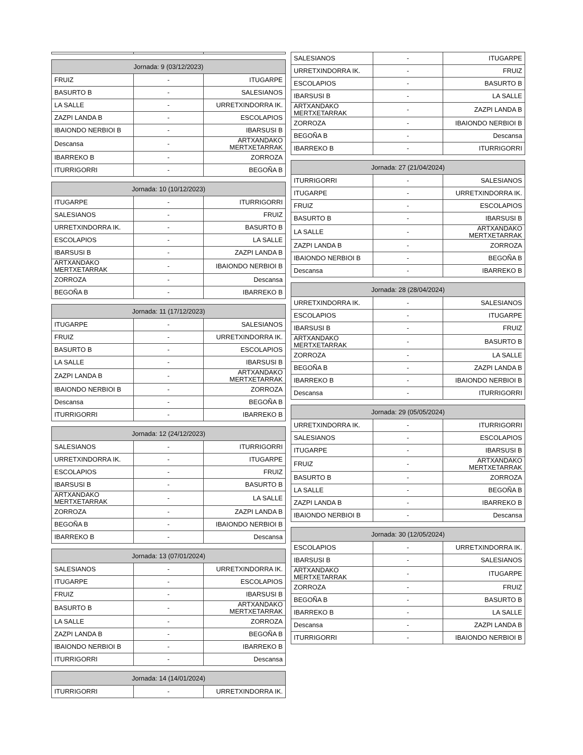| Jornada: 9 (03/12/2023) | | |
| --- | --- | --- |
| FRUIZ | - | ITUGARPE |
| BASURTO B | - | SALESIANOS |
| LA SALLE | - | URRETXINDORRA IK. |
| ZAZPI LANDA B | - | ESCOLAPIOS |
| IBAIONDO NERBIOI B | - | IBARSUSI B |
| Descansa | - | ARTXANDAKO MERTXETARRAK |
| IBARREKO B | - | ZORROZA |
| ITURRIGORRI | - | BEGOÑA B |
| Jornada: 10 (10/12/2023) | | |
| --- | --- | --- |
| ITUGARPE | - | ITURRIGORRI |
| SALESIANOS | - | FRUIZ |
| URRETXINDORRA IK. | - | BASURTO B |
| ESCOLAPIOS | - | LA SALLE |
| IBARSUSI B | - | ZAZPI LANDA B |
| ARTXANDAKO MERTXETARRAK | - | IBAIONDO NERBIOI B |
| ZORROZA | - | Descansa |
| BEGOÑA B | - | IBARREKO B |
| Jornada: 11 (17/12/2023) | | |
| --- | --- | --- |
| ITUGARPE | - | SALESIANOS |
| FRUIZ | - | URRETXINDORRA IK. |
| BASURTO B | - | ESCOLAPIOS |
| LA SALLE | - | IBARSUSI B |
| ZAZPI LANDA B | - | ARTXANDAKO MERTXETARRAK |
| IBAIONDO NERBIOI B | - | ZORROZA |
| Descansa | - | BEGOÑA B |
| ITURRIGORRI | - | IBARREKO B |
| Jornada: 12 (24/12/2023) | | |
| --- | --- | --- |
| SALESIANOS | - | ITURRIGORRI |
| URRETXINDORRA IK. | - | ITUGARPE |
| ESCOLAPIOS | - | FRUIZ |
| IBARSUSI B | - | BASURTO B |
| ARTXANDAKO MERTXETARRAK | - | LA SALLE |
| ZORROZA | - | ZAZPI LANDA B |
| BEGOÑA B | - | IBAIONDO NERBIOI B |
| IBARREKO B | - | Descansa |
| Jornada: 13 (07/01/2024) | | |
| --- | --- | --- |
| SALESIANOS | - | URRETXINDORRA IK. |
| ITUGARPE | - | ESCOLAPIOS |
| FRUIZ | - | IBARSUSI B |
| BASURTO B | - | ARTXANDAKO MERTXETARRAK |
| LA SALLE | - | ZORROZA |
| ZAZPI LANDA B | - | BEGOÑA B |
| IBAIONDO NERBIOI B | - | IBARREKO B |
| ITURRIGORRI | - | Descansa |
| Jornada: 14 (14/01/2024) | | |
| --- | --- | --- |
| ITURRIGORRI | - | URRETXINDORRA IK. |
| SALESIANOS | - | ITUGARPE |
| URRETXINDORRA IK. | - | FRUIZ |
| ESCOLAPIOS | - | BASURTO B |
| IBARSUSI B | - | LA SALLE |
| ARTXANDAKO MERTXETARRAK | - | ZAZPI LANDA B |
| ZORROZA | - | IBAIONDO NERBIOI B |
| BEGOÑA B | - | Descansa |
| IBARREKO B | - | ITURRIGORRI |
| Jornada: 27 (21/04/2024) | | |
| --- | --- | --- |
| ITURRIGORRI | - | SALESIANOS |
| ITUGARPE | - | URRETXINDORRA IK. |
| FRUIZ | - | ESCOLAPIOS |
| BASURTO B | - | IBARSUSI B |
| LA SALLE | - | ARTXANDAKO MERTXETARRAK |
| ZAZPI LANDA B | - | ZORROZA |
| IBAIONDO NERBIOI B | - | BEGOÑA B |
| Descansa | - | IBARREKO B |
| Jornada: 28 (28/04/2024) | | |
| --- | --- | --- |
| URRETXINDORRA IK. | - | SALESIANOS |
| ESCOLAPIOS | - | ITUGARPE |
| IBARSUSI B | - | FRUIZ |
| ARTXANDAKO MERTXETARRAK | - | BASURTO B |
| ZORROZA | - | LA SALLE |
| BEGOÑA B | - | ZAZPI LANDA B |
| IBARREKO B | - | IBAIONDO NERBIOI B |
| Descansa | - | ITURRIGORRI |
| Jornada: 29 (05/05/2024) | | |
| --- | --- | --- |
| URRETXINDORRA IK. | - | ITURRIGORRI |
| SALESIANOS | - | ESCOLAPIOS |
| ITUGARPE | - | IBARSUSI B |
| FRUIZ | - | ARTXANDAKO MERTXETARRAK |
| BASURTO B | - | ZORROZA |
| LA SALLE | - | BEGOÑA B |
| ZAZPI LANDA B | - | IBARREKO B |
| IBAIONDO NERBIOI B | - | Descansa |
| Jornada: 30 (12/05/2024) | | |
| --- | --- | --- |
| ESCOLAPIOS | - | URRETXINDORRA IK. |
| IBARSUSI B | - | SALESIANOS |
| ARTXANDAKO MERTXETARRAK | - | ITUGARPE |
| ZORROZA | - | FRUIZ |
| BEGOÑA B | - | BASURTO B |
| IBARREKO B | - | LA SALLE |
| Descansa | - | ZAZPI LANDA B |
| ITURRIGORRI | - | IBAIONDO NERBIOI B |